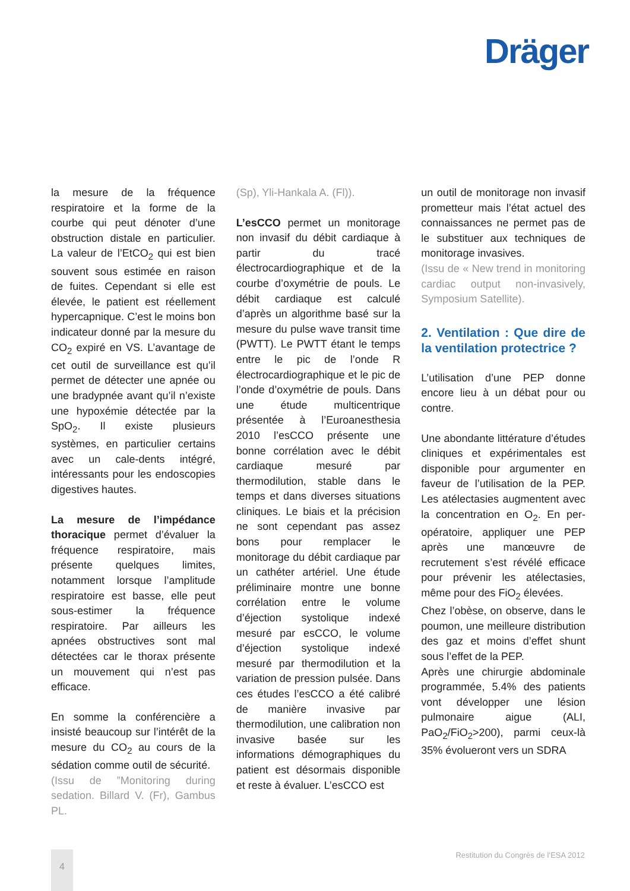Dräger
la mesure de la fréquence respiratoire et la forme de la courbe qui peut dénoter d’une obstruction distale en particulier. La valeur de l’EtCO<sub>2</sub> qui est bien souvent sous estimée en raison de fuites. Cependant si elle est élevée, le patient est réellement hypercapnique. C’est le moins bon indicateur donné par la mesure du CO<sub>2</sub> expiré en VS. L’avantage de cet outil de surveillance est qu’il permet de détecter une apnée ou une bradypnée avant qu’il n’existe une hypoxémie détectée par la SpO<sub>2</sub>. Il existe plusieurs systèmes, en particulier certains avec un cale-dents intégré, intéressants pour les endoscopies digestives hautes.
La mesure de l’impédance thoracique permet d’évaluer la fréquence respiratoire, mais présente quelques limites, notamment lorsque l’amplitude respiratoire est basse, elle peut sous-estimer la fréquence respiratoire. Par ailleurs les apnées obstructives sont mal détectées car le thorax présente un mouvement qui n’est pas efficace.
En somme la conférencière a insisté beaucoup sur l’intérêt de la mesure du CO<sub>2</sub> au cours de la sédation comme outil de sécurité.
(Issu de ”Monitoring during sedation. Billard V. (Fr), Gambus PL.
(Sp), Yli-Hankala A. (Fl)).
L’esCCO permet un monitorage non invasif du débit cardiaque à partir du tracé électrocardiographique et de la courbe d’oxymétrie de pouls. Le débit cardiaque est calculé d’après un algorithme basé sur la mesure du pulse wave transit time (PWTT). Le PWTT étant le temps entre le pic de l’onde R électrocardiographique et le pic de l’onde d’oxymétrie de pouls. Dans une étude multicentrique présentée à l’Euroanesthesia 2010 l’esCCO présente une bonne corrélation avec le débit cardiaque mesuré par thermodilution, stable dans le temps et dans diverses situations cliniques. Le biais et la précision ne sont cependant pas assez bons pour remplacer le monitorage du débit cardiaque par un cathéter artériel. Une étude préliminaire montre une bonne corrélation entre le volume d’éjection systolique indexé mesuré par esCCO, le volume d’éjection systolique indexé mesuré par thermodilution et la variation de pression pulsée. Dans ces études l’esCCO a été calibré de manière invasive par thermodilution, une calibration non invasive basée sur les informations démographiques du patient est désormais disponible et reste à évaluer. L’esCCO est
un outil de monitorage non invasif prometteur mais l’état actuel des connaissances ne permet pas de le substituer aux techniques de monitorage invasives.
(Issu de « New trend in monitoring cardiac output non-invasively, Symposium Satellite).
2. Ventilation : Que dire de la ventilation protectrice ?
L’utilisation d’une PEP donne encore lieu à un débat pour ou contre.
Une abondante littérature d’études cliniques et expérimentales est disponible pour argumenter en faveur de l’utilisation de la PEP. Les atélectasies augmentent avec la concentration en O<sub>2</sub>. En per-opératoire, appliquer une PEP après une manœuvre de recrutement s’est révélé efficace pour prévenir les atélectasies, même pour des FiO<sub>2</sub> élevées.
Chez l’obèse, on observe, dans le poumon, une meilleure distribution des gaz et moins d’effet shunt sous l’effet de la PEP.
Après une chirurgie abdominale programmée, 5.4% des patients vont développer une lésion pulmonaire aigue (ALI, PaO<sub>2</sub>/FiO<sub>2</sub>>200), parmi ceux-là 35% évolueront vers un SDRA
4
Restitution du Congrès de l’ESA 2012